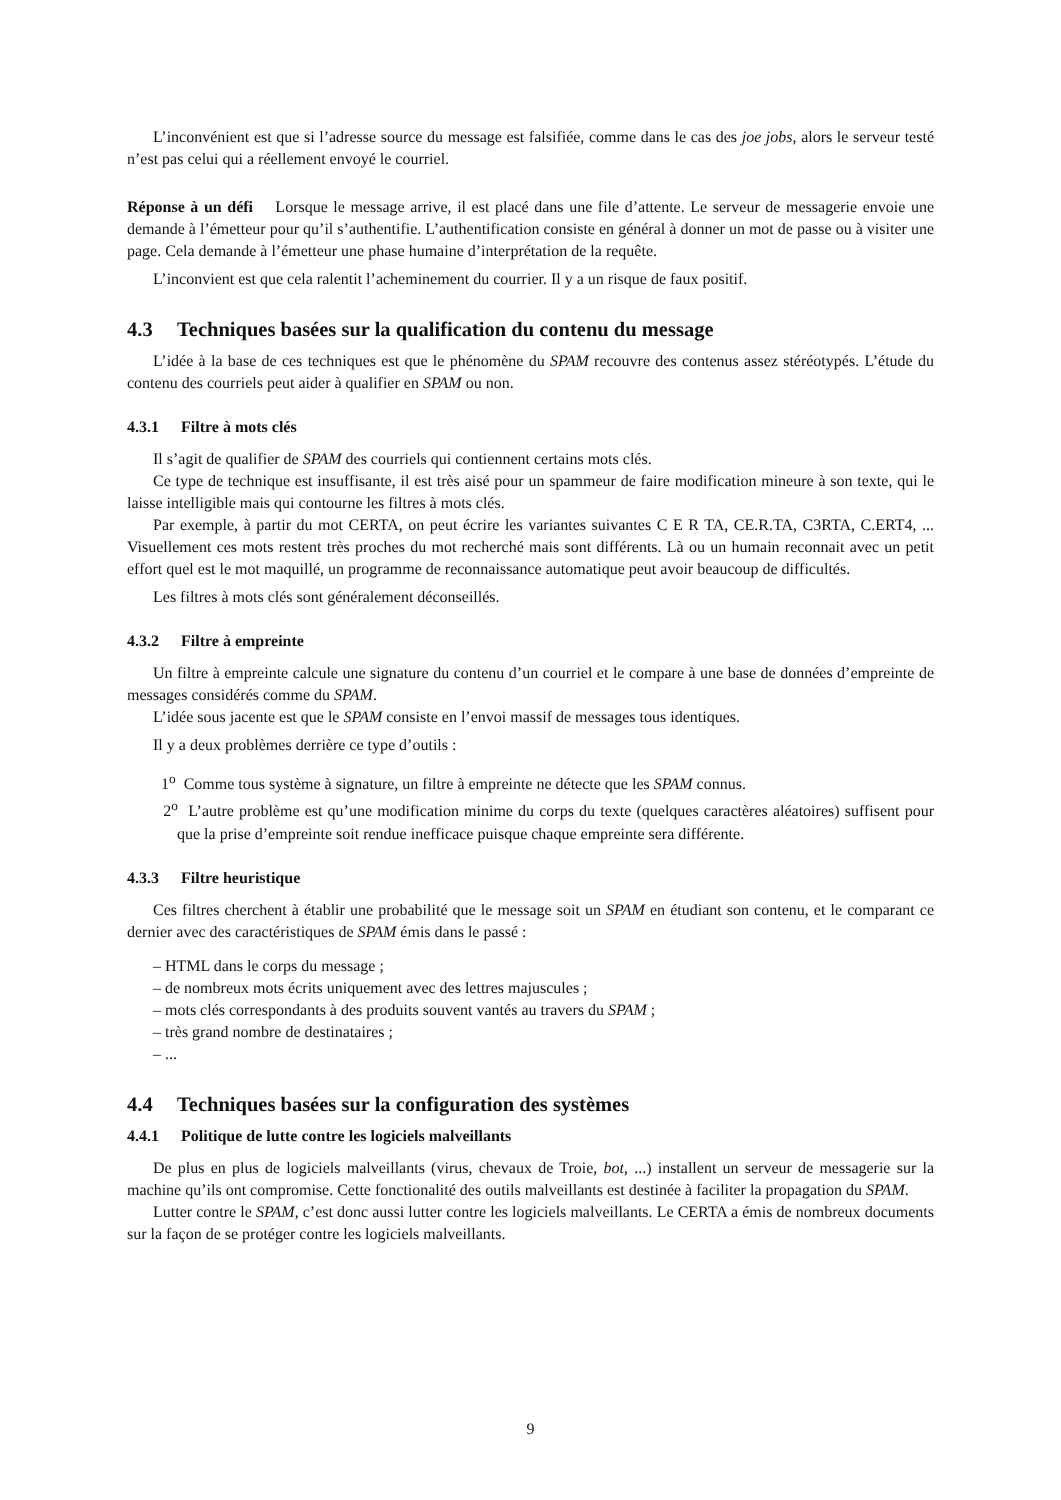L’inconvénient est que si l’adresse source du message est falsifiée, comme dans le cas des joe jobs, alors le serveur testé n’est pas celui qui a réellement envoyé le courriel.
Réponse à un défi Lorsque le message arrive, il est placé dans une file d’attente. Le serveur de messagerie envoie une demande à l’émetteur pour qu’il s’authentifie. L’authentification consiste en général à donner un mot de passe ou à visiter une page. Cela demande à l’émetteur une phase humaine d’interprétation de la requête.
L’inconvient est que cela ralentit l’acheminement du courrier. Il y a un risque de faux positif.
4.3 Techniques basées sur la qualification du contenu du message
L’idée à la base de ces techniques est que le phénomène du SPAM recouvre des contenus assez stéréotypés. L’étude du contenu des courriels peut aider à qualifier en SPAM ou non.
4.3.1 Filtre à mots clés
Il s’agit de qualifier de SPAM des courriels qui contiennent certains mots clés.
Ce type de technique est insuffisante, il est très aisé pour un spammeur de faire modification mineure à son texte, qui le laisse intelligible mais qui contourne les filtres à mots clés.
Par exemple, à partir du mot CERTA, on peut écrire les variantes suivantes C E R TA, CE.R.TA, C3RTA, C.ERT4, ... Visuellement ces mots restent très proches du mot recherché mais sont différents. Là ou un humain reconnait avec un petit effort quel est le mot maquillé, un programme de reconnaissance automatique peut avoir beaucoup de difficultés.
Les filtres à mots clés sont généralement déconseillés.
4.3.2 Filtre à empreinte
Un filtre à empreinte calcule une signature du contenu d’un courriel et le compare à une base de données d’empreinte de messages considérés comme du SPAM.
L’idée sous jacente est que le SPAM consiste en l’envoi massif de messages tous identiques.
Il y a deux problèmes derrière ce type d’outils :
1<sup>o</sup> Comme tous système à signature, un filtre à empreinte ne détecte que les SPAM connus.
2<sup>o</sup> L’autre problème est qu’une modification minime du corps du texte (quelques caractères aléatoires) suffisent pour que la prise d’empreinte soit rendue inefficace puisque chaque empreinte sera différente.
4.3.3 Filtre heuristique
Ces filtres cherchent à établir une probabilité que le message soit un SPAM en étudiant son contenu, et le comparant ce dernier avec des caractéristiques de SPAM émis dans le passé :
– HTML dans le corps du message ;
– de nombreux mots écrits uniquement avec des lettres majuscules ;
– mots clés correspondants à des produits souvent vantés au travers du SPAM ;
– très grand nombre de destinataires ;
– ...
4.4 Techniques basées sur la configuration des systèmes
4.4.1 Politique de lutte contre les logiciels malveillants
De plus en plus de logiciels malveillants (virus, chevaux de Troie, bot, ...) installent un serveur de messagerie sur la machine qu’ils ont compromise. Cette fonctionalité des outils malveillants est destinée à faciliter la propagation du SPAM.
Lutter contre le SPAM, c’est donc aussi lutter contre les logiciels malveillants. Le CERTA a émis de nombreux documents sur la façon de se protéger contre les logiciels malveillants.
9